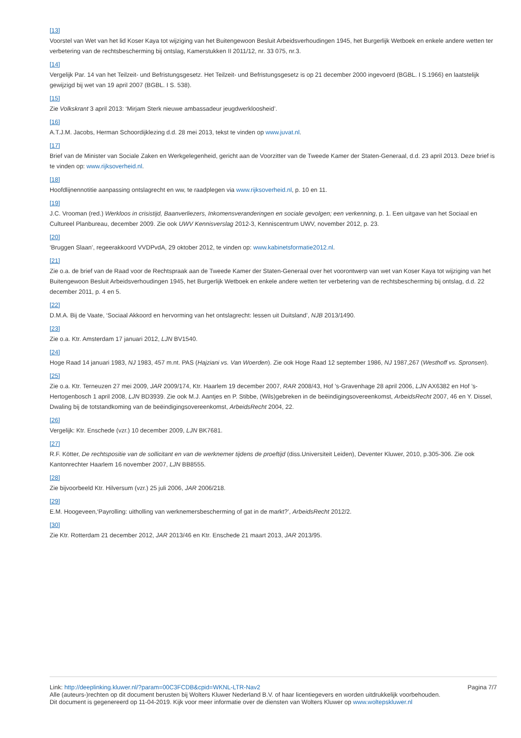[13]
Voorstel van Wet van het lid Koser Kaya tot wijziging van het Buitengewoon Besluit Arbeidsverhoudingen 1945, het Burgerlijk Wetboek en enkele andere wetten ter verbetering van de rechtsbescherming bij ontslag, Kamerstukken II 2011/12, nr. 33 075, nr.3.
[14]
Vergelijk Par. 14 van het Teilzeit- und Befristungsgesetz. Het Teilzeit- und Befristungsgesetz is op 21 december 2000 ingevoerd (BGBL. I S.1966) en laatstelijk gewijzigd bij wet van 19 april 2007 (BGBL. I S. 538).
[15]
Zie Volkskrant 3 april 2013: ‘Mirjam Sterk nieuwe ambassadeur jeugdwerkloosheid’.
[16]
A.T.J.M. Jacobs, Herman Schoordijklezing d.d. 28 mei 2013, tekst te vinden op www.juvat.nl.
[17]
Brief van de Minister van Sociale Zaken en Werkgelegenheid, gericht aan de Voorzitter van de Tweede Kamer der Staten-Generaal, d.d. 23 april 2013. Deze brief is te vinden op: www.rijksoverheid.nl.
[18]
Hoofdlijnennotitie aanpassing ontslagrecht en ww, te raadplegen via www.rijksoverheid.nl, p. 10 en 11.
[19]
J.C. Vrooman (red.) Werkloos in crisistijd, Baanverliezers, Inkomensveranderingen en sociale gevolgen; een verkenning, p. 1. Een uitgave van het Sociaal en Cultureel Planbureau, december 2009. Zie ook UWV Kennisverslag 2012-3, Kenniscentrum UWV, november 2012, p. 23.
[20]
‘Bruggen Slaan’, regeerakkoord VVDPvdA, 29 oktober 2012, te vinden op: www.kabinetsformatie2012.nl.
[21]
Zie o.a. de brief van de Raad voor de Rechtspraak aan de Tweede Kamer der Staten-Generaal over het voorontwerp van wet van Koser Kaya tot wijziging van het Buitengewoon Besluit Arbeidsverhoudingen 1945, het Burgerlijk Wetboek en enkele andere wetten ter verbetering van de rechtsbescherming bij ontslag, d.d. 22 december 2011, p. 4 en 5.
[22]
D.M.A. Bij de Vaate, ‘Sociaal Akkoord en hervorming van het ontslagrecht: lessen uit Duitsland’, NJB 2013/1490.
[23]
Zie o.a. Ktr. Amsterdam 17 januari 2012, LJN BV1540.
[24]
Hoge Raad 14 januari 1983, NJ 1983, 457 m.nt. PAS (Hajziani vs. Van Woerden). Zie ook Hoge Raad 12 september 1986, NJ 1987,267 (Westhoff vs. Spronsen).
[25]
Zie o.a. Ktr. Terneuzen 27 mei 2009, JAR 2009/174, Ktr. Haarlem 19 december 2007, RAR 2008/43, Hof ’s-Gravenhage 28 april 2006, LJN AX6382 en Hof ’s-Hertogenbosch 1 april 2008, LJN BD3939. Zie ook M.J. Aantjes en P. Stibbe, (Wils)gebreken in de beëindigingsovereenkomst, ArbeidsRecht 2007, 46 en Y. Dissel, Dwaling bij de totstandkoming van de beëindigingsovereenkomst, ArbeidsRecht 2004, 22.
[26]
Vergelijk: Ktr. Enschede (vzr.) 10 december 2009, LJN BK7681.
[27]
R.F. Kötter, De rechtspositie van de sollicitant en van de werknemer tijdens de proeftijd (diss.Universiteit Leiden), Deventer Kluwer, 2010, p.305-306. Zie ook Kantonrechter Haarlem 16 november 2007, LJN BB8555.
[28]
Zie bijvoorbeeld Ktr. Hilversum (vzr.) 25 juli 2006, JAR 2006/218.
[29]
E.M. Hoogeveen,‘Payrolling: uitholling van werknemersbescherming of gat in de markt?’, ArbeidsRecht 2012/2.
[30]
Zie Ktr. Rotterdam 21 december 2012, JAR 2013/46 en Ktr. Enschede 21 maart 2013, JAR 2013/95.
Link: http://deeplinking.kluwer.nl/?param=00C3FCDB&cpid=WKNL-LTR-Nav2 Pagina 7/7
Alle (auteurs-)rechten op dit document berusten bij Wolters Kluwer Nederland B.V. of haar licentiegevers en worden uitdrukkelijk voorbehouden. Dit document is gegenereerd op 11-04-2019. Kijk voor meer informatie over de diensten van Wolters Kluwer op www.woltерskluwer.nl